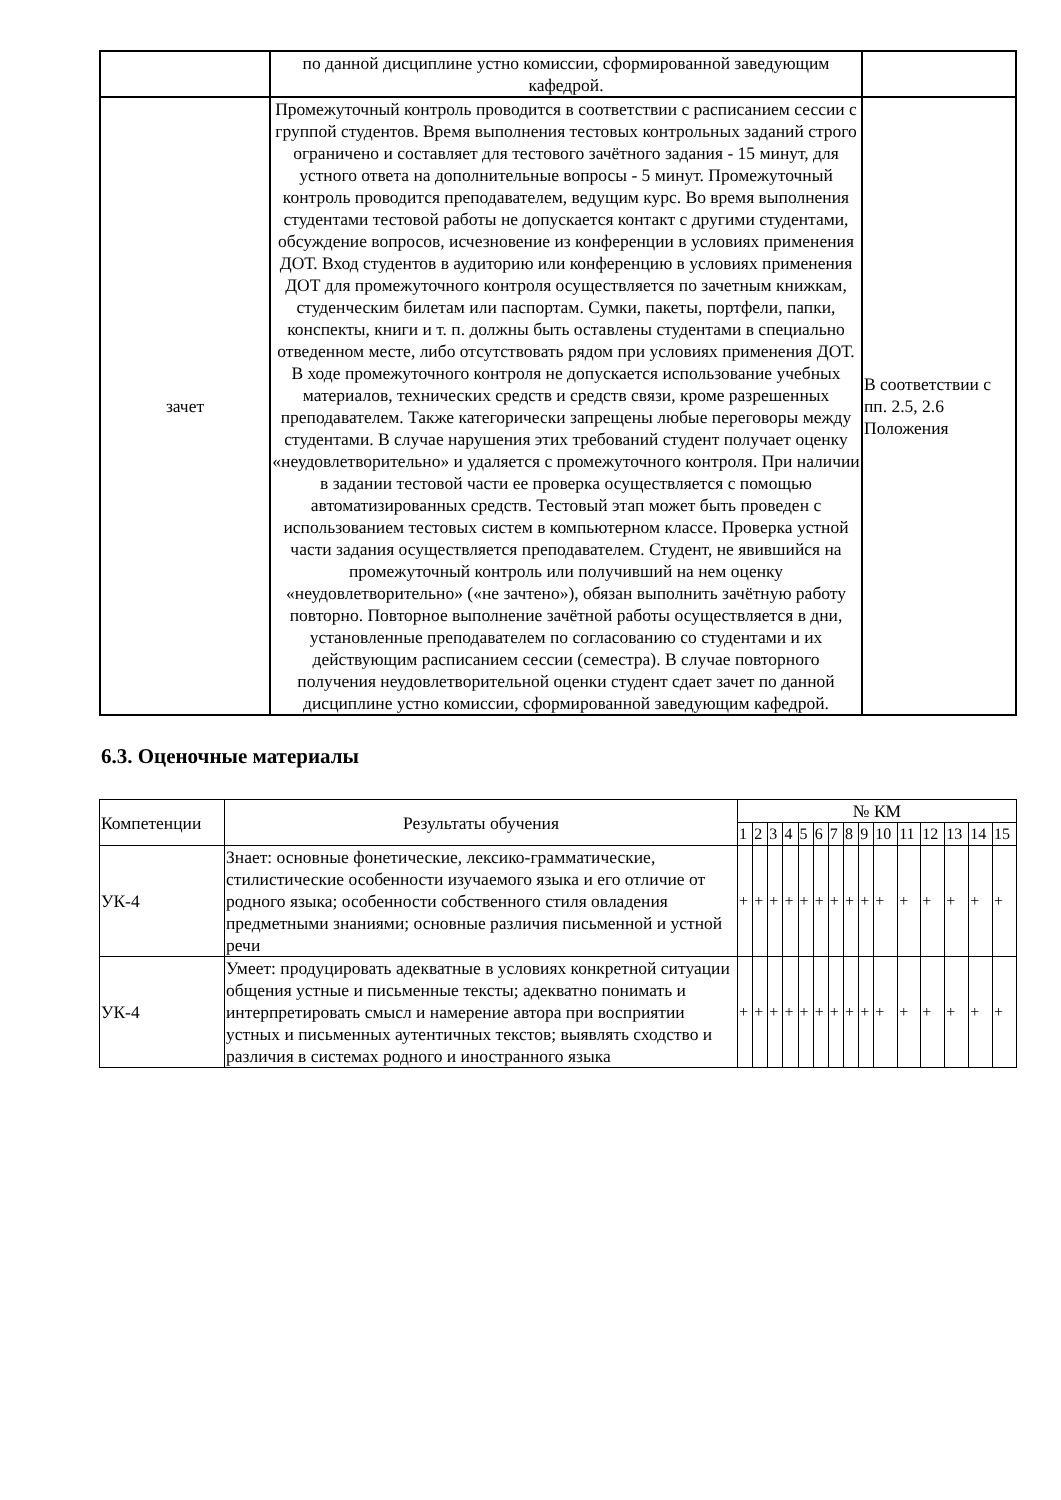| | по данной дисциплине устно комиссии, сформированной заведующим кафедрой. | |
| зачет | Промежуточный контроль проводится в соответствии с расписанием сессии с группой студентов. Время выполнения тестовых контрольных заданий строго ограничено и составляет для тестового зачётного задания - 15 минут, для устного ответа на дополнительные вопросы - 5 минут. Промежуточный контроль проводится преподавателем, ведущим курс. Во время выполнения студентами тестовой работы не допускается контакт с другими студентами, обсуждение вопросов, исчезновение из конференции в условиях применения ДОТ. Вход студентов в аудиторию или конференцию в условиях применения ДОТ для промежуточного контроля осуществляется по зачетным книжкам, студенческим билетам или паспортам. Сумки, пакеты, портфели, папки, конспекты, книги и т. п. должны быть оставлены студентами в специально отведенном месте, либо отсутствовать рядом при условиях применения ДОТ. В ходе промежуточного контроля не допускается использование учебных материалов, технических средств и средств связи, кроме разрешенных преподавателем. Также категорически запрещены любые переговоры между студентами. В случае нарушения этих требований студент получает оценку «неудовлетворительно» и удаляется с промежуточного контроля. При наличии в задании тестовой части ее проверка осуществляется с помощью автоматизированных средств. Тестовый этап может быть проведен с использованием тестовых систем в компьютерном классе. Проверка устной части задания осуществляется преподавателем. Студент, не явившийся на промежуточный контроль или получивший на нем оценку «неудовлетворительно» («не зачтено»), обязан выполнить зачётную работу повторно. Повторное выполнение зачётной работы осуществляется в дни, установленные преподавателем по согласованию со студентами и их действующим расписанием сессии (семестра). В случае повторного получения неудовлетворительной оценки студент сдает зачет по данной дисциплине устно комиссии, сформированной заведующим кафедрой. | В соответствии с пп. 2.5, 2.6 Положения |
6.3. Оценочные материалы
| Компетенции | Результаты обучения | № КМ | | | | | | | | | | | | | | |
| --- | --- | --- | --- | --- | --- | --- | --- | --- | --- | --- | --- | --- | --- | --- | --- | --- |
| | | 1 | 2 | 3 | 4 | 5 | 6 | 7 | 8 | 9 | 10 | 11 | 12 | 13 | 14 | 15 |
| УК-4 | Знает: основные фонетические, лексико-грамматические, стилистические особенности изучаемого языка и его отличие от родного языка; особенности собственного стиля овладения предметными знаниями; основные различия письменной и устной речи | + | + | + | + | + | + | + | + | + | + | + | + | + | + | + |
| УК-4 | Умеет: продуцировать адекватные в условиях конкретной ситуации общения устные и письменные тексты; адекватно понимать и интерпретировать смысл и намерение автора при восприятии устных и письменных аутентичных текстов; выявлять сходство и различия в системах родного и иностранного языка | + | + | + | + | + | + | + | + | + | + | + | + | + | + | + |